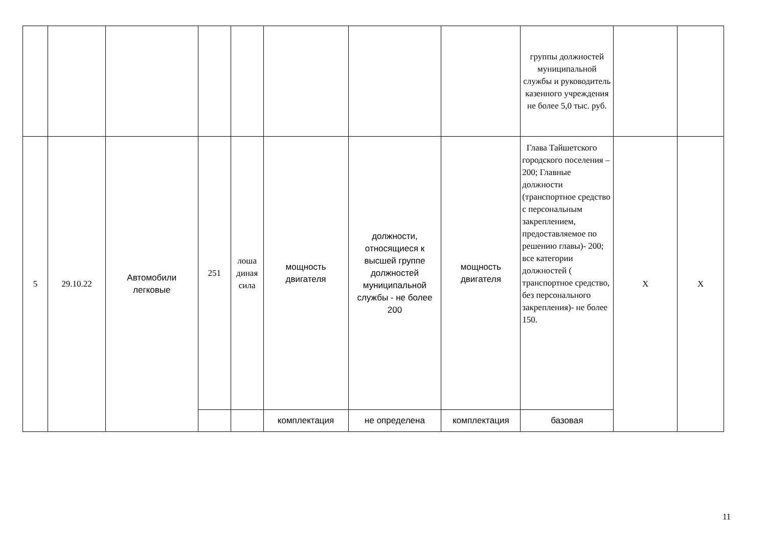| | | | | | | | | группы должностей муниципальной службы и руководитель казенного учреждения не более 5,0 тыс. руб. | | |
| 5 | 29.10.22 | Автомобили легковые | 251 | лоша диная сила | мощность двигателя | должности, относящиеся к высшей группе должностей муниципальной службы - не более 200 | мощность двигателя | Глава Тайшетского городского поселения – 200; Главные должности (транспортное средство с персональным закреплением, предоставляемое по решению главы)- 200; все категории должностей ( транспортное средство, без персонального закрепления)- не более 150. | X | X |
| | | | | | комплектация | не определена | комплектация | базовая | | |
11